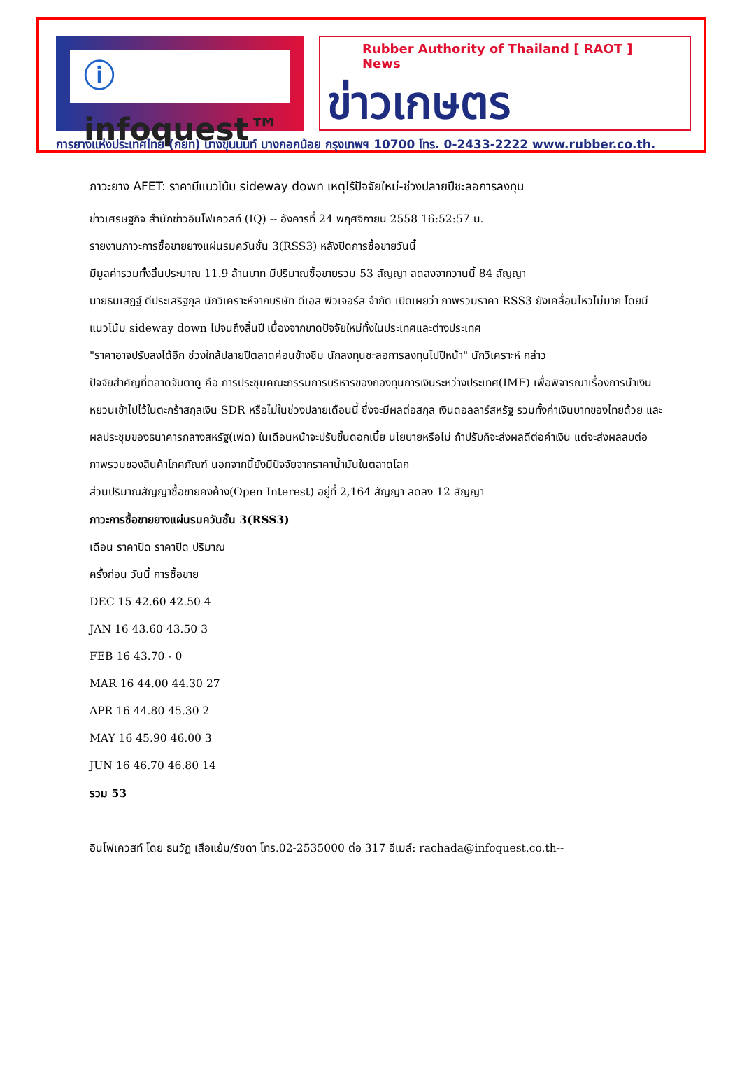ⓘ infoquest™
Rubber Authority of Thailand [ RAOT ] News
ข่าวเกษตร
การยางแห่งประเทศไทย (กยท) บางขุนนนท์ บางกอกน้อย กรุงเทพฯ 10700 โทร. 0-2433-2222 www.rubber.co.th.
ภาวะยาง AFET: ราคามีแนวโน้ม sideway down เหตุไร้ปัจจัยใหม่-ช่วงปลายปีชะลอการลงทุน
ข่าวเศรษฐกิจ สำนักข่าวอินโฟเควสท์ (IQ) -- อังคารที่ 24 พฤศจิกายน 2558 16:52:57 น.
รายงานภาวะการซื้อขายยางแผ่นรมควันชั้น 3(RSS3) หลังปิดการซื้อขายวันนี้
มีมูลค่ารวมทั้งสิ้นประมาณ 11.9 ล้านบาท มีปริมาณซื้อขายรวม 53 สัญญา ลดลงจากวานนี้ 84 สัญญา
นายธนเสฏฐ์ ดีประเสริฐกุล นักวิเคราะห์จากบริษัท ดีเอส ฟิวเจอร์ส จำกัด เปิดเผยว่า ภาพรวมราคา RSS3 ยังเคลื่อนไหวไม่มาก โดยมีแนวโน้ม sideway down ไปจนถึงสิ้นปี เนื่องจากขาดปัจจัยใหม่ทั้งในประเทศและต่างประเทศ
"ราคาอาจปรับลงได้อีก ช่วงใกล้ปลายปีตลาดค่อนข้างซึม นักลงทุนชะลอการลงทุนไปปีหน้า" นักวิเคราะห์ กล่าว
ปัจจัยสำคัญที่ตลาดจับตาดู คือ การประชุมคณะกรรมการบริหารของกองทุนการเงินระหว่างประเทศ(IMF) เพื่อพิจารณาเรื่องการนำเงินหยวนเข้าไปไว้ในตะกร้าสกุลเงิน SDR หรือไม่ในช่วงปลายเดือนนี้ ซึ่งจะมีผลต่อสกุล เงินดอลลาร์สหรัฐ รวมทั้งค่าเงินบาทของไทยด้วย และผลประชุมของธนาคารกลางสหรัฐ(เฟด) ในเดือนหน้าจะปรับขึ้นดอกเบี้ย นโยบายหรือไม่ ถ้าปรับก็จะส่งผลดีต่อค่าเงิน แต่จะส่งผลลบต่อภาพรวมของสินค้าโภคภัณฑ์ นอกจากนี้ยังมีปัจจัยจากราคาน้ำมันในตลาดโลก
ส่วนปริมาณสัญญาซื้อขายคงค้าง(Open Interest) อยู่ที่ 2,164 สัญญา ลดลง 12 สัญญา
ภาวะการซื้อขายยางแผ่นรมควันชั้น 3(RSS3)
เดือน ราคาปิด ราคาปิด ปริมาณ
ครั้งก่อน วันนี้ การซื้อขาย
DEC 15 42.60 42.50 4
JAN 16 43.60 43.50 3
FEB 16 43.70 - 0
MAR 16 44.00 44.30 27
APR 16 44.80 45.30 2
MAY 16 45.90 46.00 3
JUN 16 46.70 46.80 14
รวม 53
อินโฟเควสท์ โดย ธนวัฏ เสือแย้ม/รัชดา โทร.02-2535000 ต่อ 317 อีเมล์: rachada@infoquest.co.th--